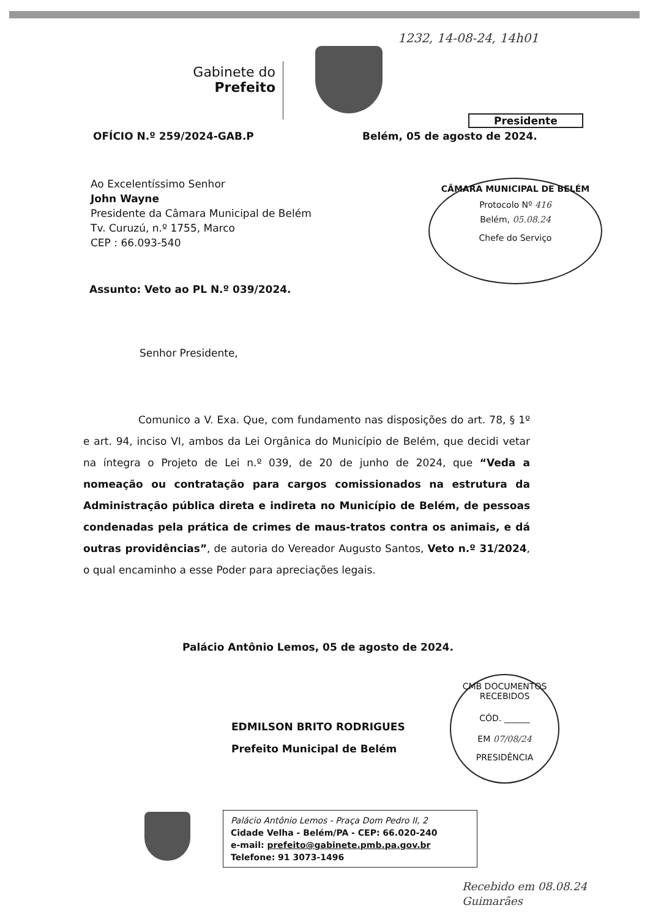1232, 14-08-24, 14h01
Gabinete do
Prefeito
Presidente
OFÍCIO N.º 259/2024-GAB.P Belém, 05 de agosto de 2024.
Ao Excelentíssimo Senhor
John Wayne
Presidente da Câmara Municipal de Belém
Tv. Curuzú, n.º 1755, Marco
CEP : 66.093-540
CÂMARA MUNICIPAL DE BELÉM
Protocolo Nº 416
Belém, 05.08.24
Chefe do Serviço
Assunto: Veto ao PL N.º 039/2024.
Senhor Presidente,
Comunico a V. Exa. Que, com fundamento nas disposições do art. 78, § 1º e art. 94, inciso VI, ambos da Lei Orgânica do Município de Belém, que decidi vetar na íntegra o Projeto de Lei n.º 039, de 20 de junho de 2024, que “Veda a nomeação ou contratação para cargos comissionados na estrutura da Administração pública direta e indireta no Município de Belém, de pessoas condenadas pela prática de crimes de maus-tratos contra os animais, e dá outras providências”, de autoria do Vereador Augusto Santos, Veto n.º 31/2024, o qual encaminho a esse Poder para apreciações legais.
Palácio Antônio Lemos, 05 de agosto de 2024.
EDMILSON BRITO RODRIGUES
Prefeito Municipal de Belém
CMB DOCUMENTOS RECEBIDOS
CÓD. ______
EM 07/08/24
PRESIDÊNCIA
Palácio Antônio Lemos - Praça Dom Pedro II, 2
Cidade Velha - Belém/PA - CEP: 66.020-240
e-mail: prefeito@gabinete.pmb.pa.gov.br
Telefone: 91 3073-1496
Recebido em 08.08.24
Guimarães